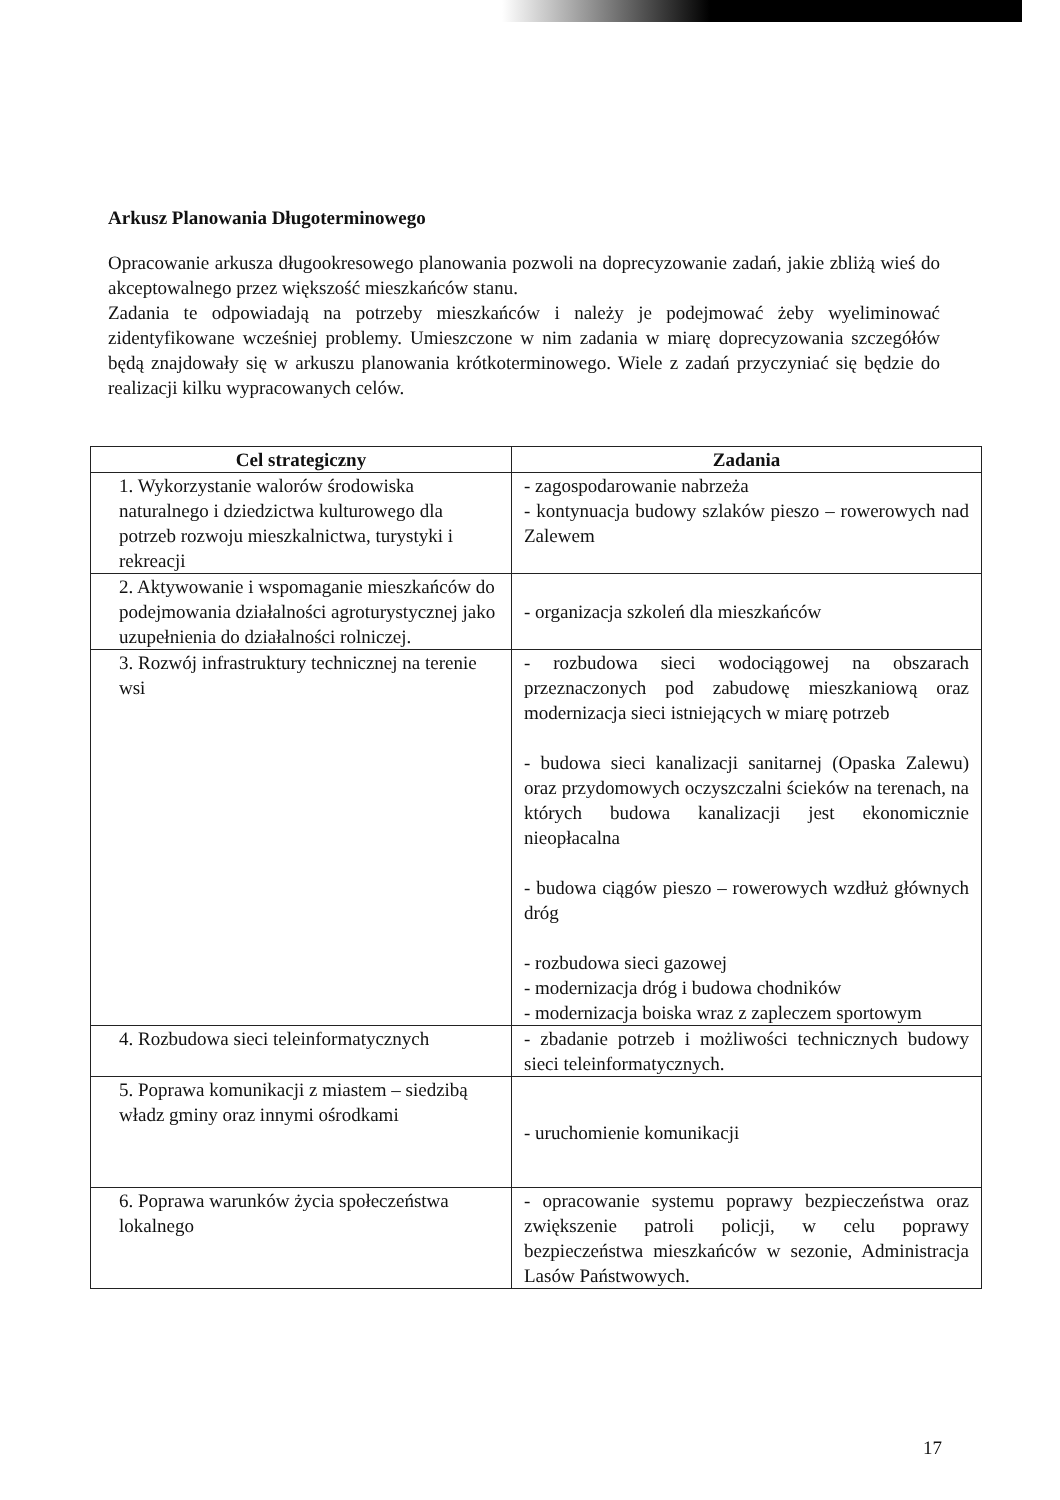Arkusz Planowania Długoterminowego
Opracowanie arkusza długookresowego planowania pozwoli na doprecyzowanie zadań, jakie zbliżą wieś do akceptowalnego przez większość mieszkańców stanu.
Zadania te odpowiadają na potrzeby mieszkańców i należy je podejmować żeby wyeliminować zidentyfikowane wcześniej problemy. Umieszczone w nim zadania w miarę doprecyzowania szczegółów będą znajdowały się w arkuszu planowania krótkoterminowego. Wiele z zadań przyczyniać się będzie do realizacji kilku wypracowanych celów.
| Cel strategiczny | Zadania |
| --- | --- |
| 1. Wykorzystanie walorów środowiska naturalnego i dziedzictwa kulturowego dla potrzeb rozwoju mieszkalnictwa, turystyki i rekreacji | - zagospodarowanie nabrzeża - kontynuacja budowy szlaków pieszo – rowerowych nad Zalewem |
| 2. Aktywowanie i wspomaganie mieszkańców do podejmowania działalności agroturystycznej jako uzupełnienia do działalności rolniczej. | - organizacja szkoleń dla mieszkańców |
| 3. Rozwój infrastruktury technicznej na terenie wsi | - rozbudowa sieci wodociągowej na obszarach przeznaczonych pod zabudowę mieszkaniową oraz modernizacja sieci istniejących w miarę potrzeb - budowa sieci kanalizacji sanitarnej (Opaska Zalewu) oraz przydomowych oczyszczalni ścieków na terenach, na których budowa kanalizacji jest ekonomicznie nieopłacalna - budowa ciągów pieszo – rowerowych wzdłuż głównych dróg - rozbudowa sieci gazowej - modernizacja dróg i budowa chodników - modernizacja boiska wraz z zapleczem sportowym |
| 4. Rozbudowa sieci teleinformatycznych | - zbadanie potrzeb i możliwości technicznych budowy sieci teleinformatycznych. |
| 5. Poprawa komunikacji z miastem – siedzibą władz gminy oraz innymi ośrodkami | - uruchomienie komunikacji |
| 6. Poprawa warunków życia społeczeństwa lokalnego | - opracowanie systemu poprawy bezpieczeństwa oraz zwiększenie patroli policji, w celu poprawy bezpieczeństwa mieszkańców w sezonie, Administracja Lasów Państwowych. |
17